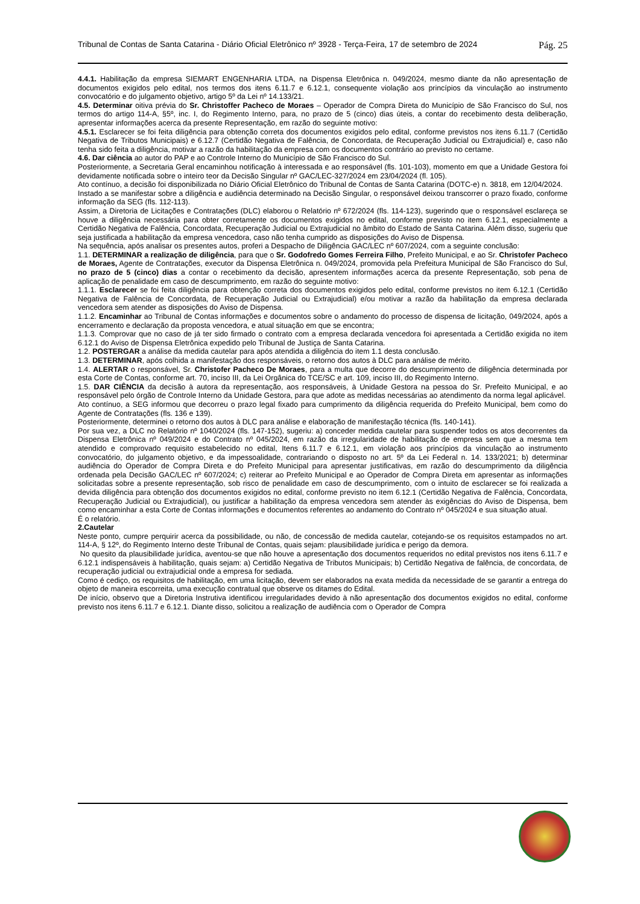Tribunal de Contas de Santa Catarina - Diário Oficial Eletrônico nº 3928 - Terça-Feira, 17 de setembro de 2024 Pág. 25
4.4.1. Habilitação da empresa SIEMART ENGENHARIA LTDA, na Dispensa Eletrônica n. 049/2024, mesmo diante da não apresentação de documentos exigidos pelo edital, nos termos dos itens 6.11.7 e 6.12.1, consequente violação aos princípios da vinculação ao instrumento convocatório e do julgamento objetivo, artigo 5º da Lei nº 14.133/21.
4.5. Determinar oitiva prévia do Sr. Christoffer Pacheco de Moraes – Operador de Compra Direta do Município de São Francisco do Sul, nos termos do artigo 114-A, §5º, inc. I, do Regimento Interno, para, no prazo de 5 (cinco) dias úteis, a contar do recebimento desta deliberação, apresentar informações acerca da presente Representação, em razão do seguinte motivo:
4.5.1. Esclarecer se foi feita diligência para obtenção correta dos documentos exigidos pelo edital, conforme previstos nos itens 6.11.7 (Certidão Negativa de Tributos Municipais) e 6.12.7 (Certidão Negativa de Falência, de Concordata, de Recuperação Judicial ou Extrajudicial) e, caso não tenha sido feita a diligência, motivar a razão da habilitação da empresa com os documentos contrário ao previsto no certame.
4.6. Dar ciência ao autor do PAP e ao Controle Interno do Município de São Francisco do Sul.
Posteriormente, a Secretaria Geral encaminhou notificação à interessada e ao responsável (fls. 101-103), momento em que a Unidade Gestora foi devidamente notificada sobre o inteiro teor da Decisão Singular nº GAC/LEC-327/2024 em 23/04/2024 (fl. 105).
Ato contínuo, a decisão foi disponibilizada no Diário Oficial Eletrônico do Tribunal de Contas de Santa Catarina (DOTC-e) n. 3818, em 12/04/2024.
Instado a se manifestar sobre a diligência e audiência determinado na Decisão Singular, o responsável deixou transcorrer o prazo fixado, conforme informação da SEG (fls. 112-113).
Assim, a Diretoria de Licitações e Contratações (DLC) elaborou o Relatório nº 672/2024 (fls. 114-123), sugerindo que o responsável esclareça se houve a diligência necessária para obter corretamente os documentos exigidos no edital, conforme previsto no item 6.12.1, especialmente a Certidão Negativa de Falência, Concordata, Recuperação Judicial ou Extrajudicial no âmbito do Estado de Santa Catarina. Além disso, sugeriu que seja justificada a habilitação da empresa vencedora, caso não tenha cumprido as disposições do Aviso de Dispensa.
Na sequência, após analisar os presentes autos, proferi a Despacho de Diligência GAC/LEC nº 607/2024, com a seguinte conclusão:
1.1. DETERMINAR a realização de diligência, para que o Sr. Godofredo Gomes Ferreira Filho, Prefeito Municipal, e ao Sr. Christofer Pacheco de Moraes, Agente de Contratações, executor da Dispensa Eletrônica n. 049/2024, promovida pela Prefeitura Municipal de São Francisco do Sul, no prazo de 5 (cinco) dias a contar o recebimento da decisão, apresentem informações acerca da presente Representação, sob pena de aplicação de penalidade em caso de descumprimento, em razão do seguinte motivo:
1.1.1. Esclarecer se foi feita diligência para obtenção correta dos documentos exigidos pelo edital, conforme previstos no item 6.12.1 (Certidão Negativa de Falência de Concordata, de Recuperação Judicial ou Extrajudicial) e/ou motivar a razão da habilitação da empresa declarada vencedora sem atender as disposições do Aviso de Dispensa.
1.1.2. Encaminhar ao Tribunal de Contas informações e documentos sobre o andamento do processo de dispensa de licitação, 049/2024, após a encerramento e declaração da proposta vencedora, e atual situação em que se encontra;
1.1.3. Comprovar que no caso de já ter sido firmado o contrato com a empresa declarada vencedora foi apresentada a Certidão exigida no item 6.12.1 do Aviso de Dispensa Eletrônica expedido pelo Tribunal de Justiça de Santa Catarina.
1.2. POSTERGAR a análise da medida cautelar para após atendida a diligência do item 1.1 desta conclusão.
1.3. DETERMINAR, após colhida a manifestação dos responsáveis, o retorno dos autos à DLC para análise de mérito.
1.4. ALERTAR o responsável, Sr. Christofer Pacheco De Moraes, para a multa que decorre do descumprimento de diligência determinada por esta Corte de Contas, conforme art. 70, inciso III, da Lei Orgânica do TCE/SC e art. 109, inciso III, do Regimento Interno.
1.5. DAR CIÊNCIA da decisão à autora da representação, aos responsáveis, à Unidade Gestora na pessoa do Sr. Prefeito Municipal, e ao responsável pelo órgão de Controle Interno da Unidade Gestora, para que adote as medidas necessárias ao atendimento da norma legal aplicável.
Ato contínuo, a SEG informou que decorreu o prazo legal fixado para cumprimento da diligência requerida do Prefeito Municipal, bem como do Agente de Contratações (fls. 136 e 139).
Posteriormente, determinei o retorno dos autos à DLC para análise e elaboração de manifestação técnica (fls. 140-141).
Por sua vez, a DLC no Relatório nº 1040/2024 (fls. 147-152), sugeriu: a) conceder medida cautelar para suspender todos os atos decorrentes da Dispensa Eletrônica nº 049/2024 e do Contrato nº 045/2024, em razão da irregularidade de habilitação de empresa sem que a mesma tem atendido e comprovado requisito estabelecido no edital, Itens 6.11.7 e 6.12.1, em violação aos princípios da vinculação ao instrumento convocatório, do julgamento objetivo, e da impessoalidade, contrariando o disposto no art. 5º da Lei Federal n. 14. 133/2021; b) determinar audiência do Operador de Compra Direta e do Prefeito Municipal para apresentar justificativas, em razão do descumprimento da diligência ordenada pela Decisão GAC/LEC nº 607/2024; c) reiterar ao Prefeito Municipal e ao Operador de Compra Direta em apresentar as informações solicitadas sobre a presente representação, sob risco de penalidade em caso de descumprimento, com o intuito de esclarecer se foi realizada a devida diligência para obtenção dos documentos exigidos no edital, conforme previsto no item 6.12.1 (Certidão Negativa de Falência, Concordata, Recuperação Judicial ou Extrajudicial), ou justificar a habilitação da empresa vencedora sem atender às exigências do Aviso de Dispensa, bem como encaminhar a esta Corte de Contas informações e documentos referentes ao andamento do Contrato nº 045/2024 e sua situação atual.
É o relatório.
2.Cautelar
Neste ponto, cumpre perquirir acerca da possibilidade, ou não, de concessão de medida cautelar, cotejando-se os requisitos estampados no art. 114-A, § 12º, do Regimento Interno deste Tribunal de Contas, quais sejam: plausibilidade jurídica e perigo da demora.
No quesito da plausibilidade jurídica, aventou-se que não houve a apresentação dos documentos requeridos no edital previstos nos itens 6.11.7 e 6.12.1 indispensáveis à habilitação, quais sejam: a) Certidão Negativa de Tributos Municipais; b) Certidão Negativa de falência, de concordata, de recuperação judicial ou extrajudicial onde a empresa for sediada.
Como é cediço, os requisitos de habilitação, em uma licitação, devem ser elaborados na exata medida da necessidade de se garantir a entrega do objeto de maneira escorreita, uma execução contratual que observe os ditames do Edital.
De início, observo que a Diretoria Instrutiva identificou irregularidades devido à não apresentação dos documentos exigidos no edital, conforme previsto nos itens 6.11.7 e 6.12.1. Diante disso, solicitou a realização de audiência com o Operador de Compra